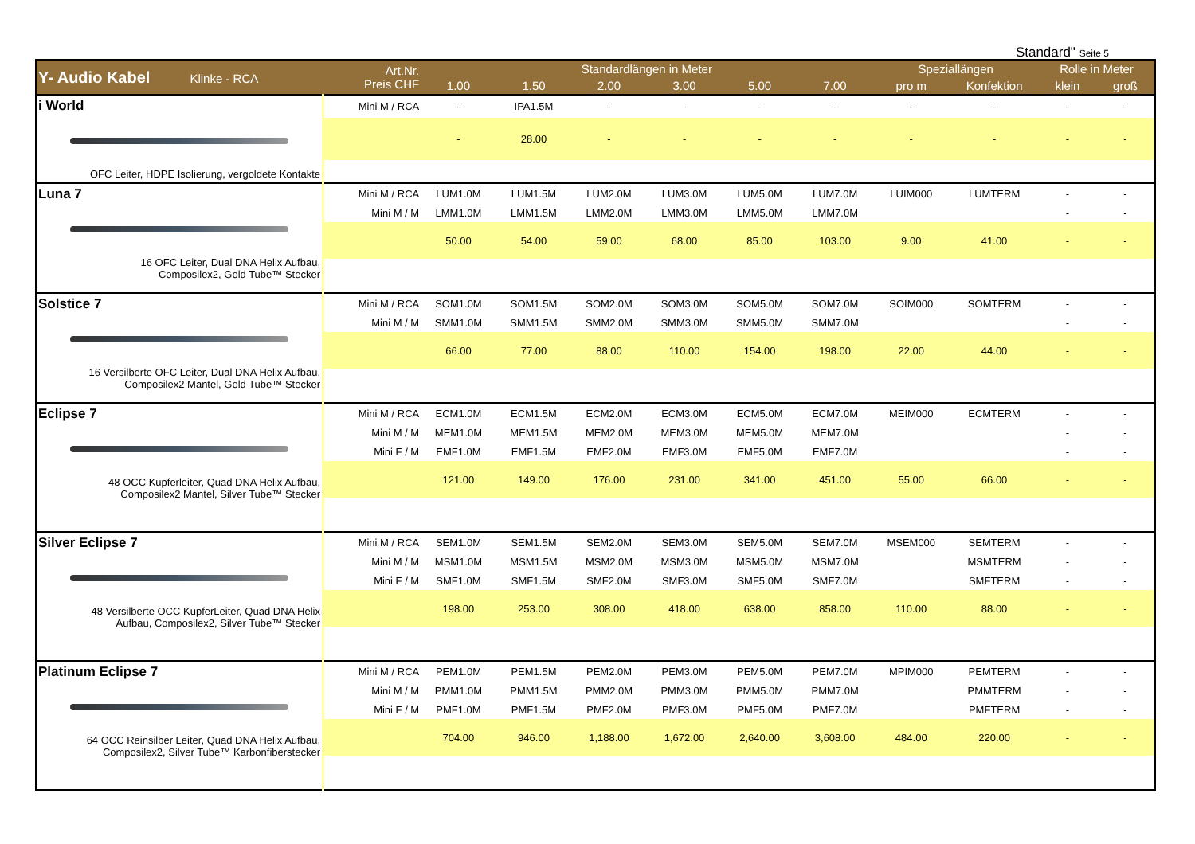Standard" Seite 5
| Y- Audio Kabel Klinke - RCA | Art.Nr. Preis CHF | Standardlängen in Meter | | | | | | Speziallängen | | Rolle in Meter | |
| --- | --- | --- | --- | --- | --- | --- | --- | --- | --- | --- | --- |
| | | 1.00 | 1.50 | 2.00 | 3.00 | 5.00 | 7.00 | pro m | Konfektion | klein | groß |
| i World OFC Leiter, HDPE Isolierung, vergoldete Kontakte | Mini M / RCA | - | IPA1.5M | - | - | - | - | - | - | - | - |
| | | - | 28.00 | - | - | - | - | - | - | - | - |
| Luna 7 16 OFC Leiter, Dual DNA Helix Aufbau, Composilex2, Gold Tube™ Stecker | Mini M / RCA | LUM1.0M | LUM1.5M | LUM2.0M | LUM3.0M | LUM5.0M | LUM7.0M | LUIM000 | LUMTERM | - | - |
| | Mini M / M | LMM1.0M | LMM1.5M | LMM2.0M | LMM3.0M | LMM5.0M | LMM7.0M | | | - | - |
| | | 50.00 | 54.00 | 59.00 | 68.00 | 85.00 | 103.00 | 9.00 | 41.00 | - | - |
| Solstice 7 16 Versilberte OFC Leiter, Dual DNA Helix Aufbau, Composilex2 Mantel, Gold Tube™ Stecker | Mini M / RCA | SOM1.0M | SOM1.5M | SOM2.0M | SOM3.0M | SOM5.0M | SOM7.0M | SOIM000 | SOMTERM | - | - |
| | Mini M / M | SMM1.0M | SMM1.5M | SMM2.0M | SMM3.0M | SMM5.0M | SMM7.0M | | | - | - |
| | | 66.00 | 77.00 | 88.00 | 110.00 | 154.00 | 198.00 | 22.00 | 44.00 | - | - |
| Eclipse 7 48 OCC Kupferleiter, Quad DNA Helix Aufbau, Composilex2 Mantel, Silver Tube™ Stecker | Mini M / RCA | ECM1.0M | ECM1.5M | ECM2.0M | ECM3.0M | ECM5.0M | ECM7.0M | MEIM000 | ECMTERM | - | - |
| | Mini M / M | MEM1.0M | MEM1.5M | MEM2.0M | MEM3.0M | MEM5.0M | MEM7.0M | | | - | - |
| | Mini F / M | EMF1.0M | EMF1.5M | EMF2.0M | EMF3.0M | EMF5.0M | EMF7.0M | | | - | - |
| | | 121.00 | 149.00 | 176.00 | 231.00 | 341.00 | 451.00 | 55.00 | 66.00 | - | - |
| Silver Eclipse 7 48 Versilberte OCC KupferLeiter, Quad DNA Helix Aufbau, Composilex2, Silver Tube™ Stecker | Mini M / RCA | SEM1.0M | SEM1.5M | SEM2.0M | SEM3.0M | SEM5.0M | SEM7.0M | MSEM000 | SEMTERM | - | - |
| | Mini M / M | MSM1.0M | MSM1.5M | MSM2.0M | MSM3.0M | MSM5.0M | MSM7.0M | | MSMTERM | - | - |
| | Mini F / M | SMF1.0M | SMF1.5M | SMF2.0M | SMF3.0M | SMF5.0M | SMF7.0M | | SMFTERM | - | - |
| | | 198.00 | 253.00 | 308.00 | 418.00 | 638.00 | 858.00 | 110.00 | 88.00 | - | - |
| Platinum Eclipse 7 64 OCC Reinsilber Leiter, Quad DNA Helix Aufbau, Composilex2, Silver Tube™ Karbonfiberstecker | Mini M / RCA | PEM1.0M | PEM1.5M | PEM2.0M | PEM3.0M | PEM5.0M | PEM7.0M | MPIM000 | PEMTERM | - | - |
| | Mini M / M | PMM1.0M | PMM1.5M | PMM2.0M | PMM3.0M | PMM5.0M | PMM7.0M | | PMMTERM | - | - |
| | Mini F / M | PMF1.0M | PMF1.5M | PMF2.0M | PMF3.0M | PMF5.0M | PMF7.0M | | PMFTERM | - | - |
| | | 704.00 | 946.00 | 1,188.00 | 1,672.00 | 2,640.00 | 3,608.00 | 484.00 | 220.00 | - | - |